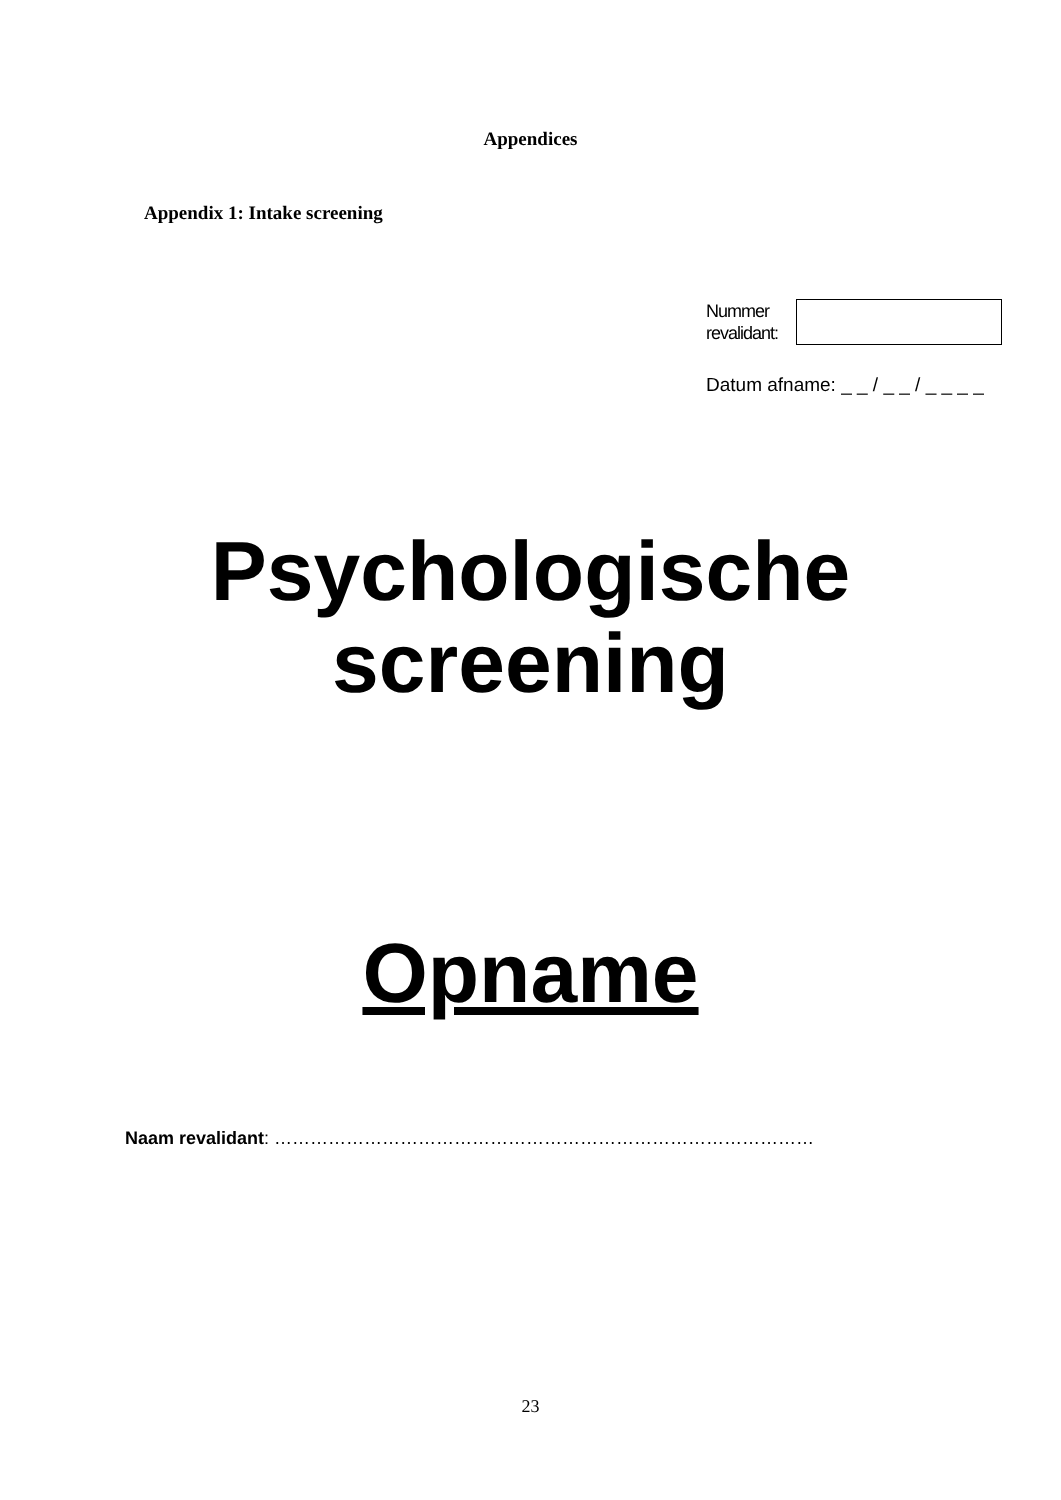Appendices
Appendix 1: Intake screening
Nummer
revalidant:
Datum afname: _ _ / _ _ / _ _ _ _
Psychologische
screening
Opname
Naam revalidant: ………………………………………………………………………………
23